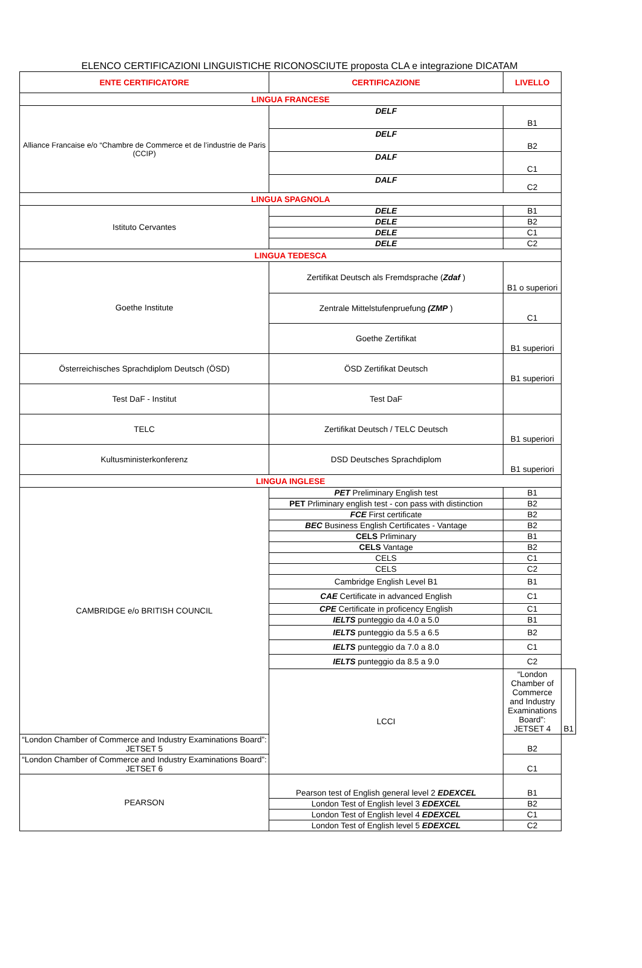ELENCO CERTIFICAZIONI LINGUISTICHE RICONOSCIUTE proposta CLA e integrazione DICATAM
| ENTE CERTIFICATORE | CERTIFICAZIONE | LIVELLO | |
| --- | --- | --- | --- |
| LINGUA FRANCESE | | | |
| Alliance Francaise e/o “Chambre de Commerce et de l’industrie de Paris (CCIP) | DELF | B1 | |
| | DELF | B2 | |
| | DALF | C1 | |
| | DALF | C2 | |
| LINGUA SPAGNOLA | | | |
| Istituto Cervantes | DELE | B1 | |
| | DELE | B2 | |
| | DELE | C1 | |
| | DELE | C2 | |
| LINGUA TEDESCA | | | |
| Goethe Institute | Zertifikat Deutsch als Fremdsprache ( Zdaf ) | B1 o superiori | |
| | Zentrale Mittelstufenpruefung (ZMP ) | C1 | |
| | Goethe Zertifikat | B1 superiori | |
| Österreichisches Sprachdiplom Deutsch (ÖSD) | ÖSD Zertifikat Deutsch | B1 superiori | |
| Test DaF - Institut | Test DaF | | |
| TELC | Zertifikat Deutsch / TELC Deutsch | B1 superiori | |
| Kultusministerkonferenz | DSD Deutsches Sprachdiplom | B1 superiori | |
| LINGUA INGLESE | | | |
| CAMBRIDGE e/o BRITISH COUNCIL | PET Preliminary English test | B1 | |
| | PET Prliminary english test - con pass with distinction | B2 | |
| | FCE First certificate | B2 | |
| | BEC Business English Certificates - Vantage | B2 | |
| | CELS Prliminary | B1 | |
| | CELS Vantage | B2 | |
| | CELS | C1 | |
| | CELS | C2 | |
| | Cambridge English Level B1 | B1 | |
| | CAE Certificate in advanced English | C1 | |
| | CPE Certificate in proficency English | C1 | |
| | IELTS punteggio da 4.0 a 5.0 | B1 | |
| | IELTS punteggio da 5.5 a 6.5 | B2 | |
| | IELTS punteggio da 7.0 a 8.0 | C1 | |
| | IELTS punteggio da 8.5 a 9.0 | C2 | |
| | LCCI | “London Chamber of Commerce and Industry Examinations Board”: JETSET 4 | B1 |
| “London Chamber of Commerce and Industry Examinations Board”: JETSET 5 | | B2 | |
| “London Chamber of Commerce and Industry Examinations Board”: JETSET 6 | | C1 | |
| PEARSON | Pearson test of English general level 2 EDEXCEL | B1 | |
| | London Test of English level 3 EDEXCEL | B2 | |
| | London Test of English level 4 EDEXCEL | C1 | |
| | London Test of English level 5 EDEXCEL | C2 | |